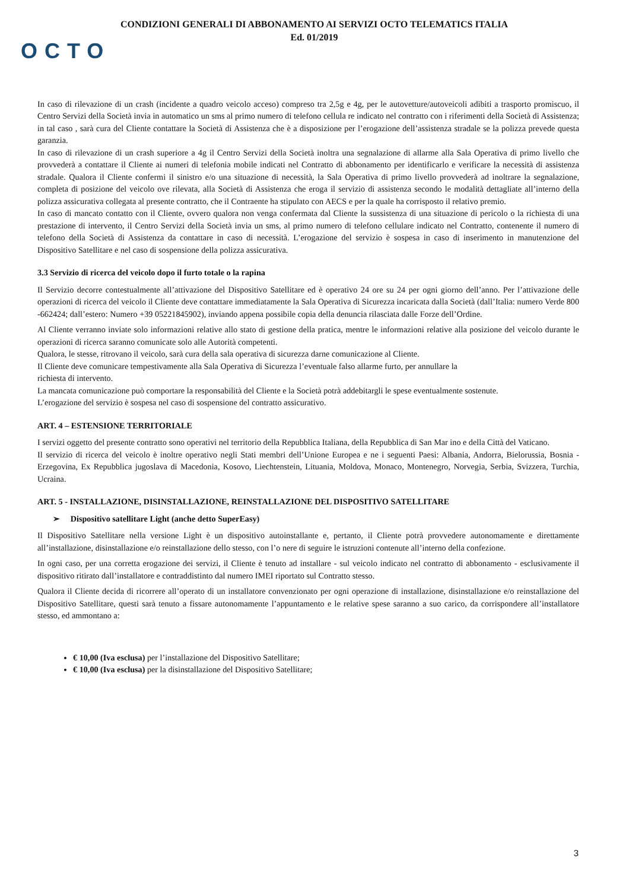CONDIZIONI GENERALI DI ABBONAMENTO AI SERVIZI OCTO TELEMATICS ITALIA
Ed. 01/2019
OCTO
In caso di rilevazione di un crash (incidente a quadro veicolo acceso) compreso tra 2,5g e 4g, per le autovetture/autoveicoli adibiti a trasporto promiscuo, il Centro Servizi della Società invia in automatico un sms al primo numero di telefono cellula re indicato nel contratto con i riferimenti della Società di Assistenza; in tal caso , sarà cura del Cliente contattare la Società di Assistenza che è a disposizione per l’erogazione dell’assistenza stradale se la polizza prevede questa garanzia.
In caso di rilevazione di un crash superiore a 4g il Centro Servizi della Società inoltra una segnalazione di allarme alla Sala Operativa di primo livello che provvederà a contattare il Cliente ai numeri di telefonia mobile indicati nel Contratto di abbonamento per identificarlo e verificare la necessità di assistenza stradale. Qualora il Cliente confermi il sinistro e/o una situazione di necessità, la Sala Operativa di primo livello provvederà ad inoltrare la segnalazione, completa di posizione del veicolo ove rilevata, alla Società di Assistenza che eroga il servizio di assistenza secondo le modalità dettagliate all’interno della polizza assicurativa collegata al presente contratto, che il Contraente ha stipulato con AECS e per la quale ha corrisposto il relativo premio.
In caso di mancato contatto con il Cliente, ovvero qualora non venga confermata dal Cliente la sussistenza di una situazione di pericolo o la richiesta di una prestazione di intervento, il Centro Servizi della Società invia un sms, al primo numero di telefono cellulare indicato nel Contratto, contenente il numero di telefono della Società di Assistenza da contattare in caso di necessità. L’erogazione del servizio è sospesa in caso di inserimento in manutenzione del Dispositivo Satellitare e nel caso di sospensione della polizza assicurativa.
3.3 Servizio di ricerca del veicolo dopo il furto totale o la rapina
Il Servizio decorre contestualmente all’attivazione del Dispositivo Satellitare ed è operativo 24 ore su 24 per ogni giorno dell’anno. Per l’attivazione delle operazioni di ricerca del veicolo il Cliente deve contattare immediatamente la Sala Operativa di Sicurezza incaricata dalla Società (dall’Italia: numero Verde 800 -662424; dall’estero: Numero +39 05221845902), inviando appena possibile copia della denuncia rilasciata dalle Forze dell’Ordine.
Al Cliente verranno inviate solo informazioni relative allo stato di gestione della pratica, mentre le informazioni relative alla posizione del veicolo durante le operazioni di ricerca saranno comunicate solo alle Autorità competenti.
Qualora, le stesse, ritrovano il veicolo, sarà cura della sala operativa di sicurezza darne comunicazione al Cliente.
Il Cliente deve comunicare tempestivamente alla Sala Operativa di Sicurezza l’eventuale falso allarme furto, per annullare la
richiesta di intervento.
La mancata comunicazione può comportare la responsabilità del Cliente e la Società potrà addebitargli le spese eventualmente sostenute.
L’erogazione del servizio è sospesa nel caso di sospensione del contratto assicurativo.
ART. 4 – ESTENSIONE TERRITORIALE
I servizi oggetto del presente contratto sono operativi nel territorio della Repubblica Italiana, della Repubblica di San Mar ino e della Città del Vaticano.
Il servizio di ricerca del veicolo è inoltre operativo negli Stati membri dell’Unione Europea e ne i seguenti Paesi: Albania, Andorra, Bielorussia, Bosnia -Erzegovina, Ex Repubblica jugoslava di Macedonia, Kosovo, Liechtenstein, Lituania, Moldova, Monaco, Montenegro, Norvegia, Serbia, Svizzera, Turchia, Ucraina.
ART. 5 - INSTALLAZIONE, DISINSTALLAZIONE, REINSTALLAZIONE DEL DISPOSITIVO SATELLITARE
➢ Dispositivo satellitare Light (anche detto SuperEasy)
Il Dispositivo Satellitare nella versione Light è un dispositivo autoinstallante e, pertanto, il Cliente potrà provvedere autonomamente e direttamente all’installazione, disinstallazione e/o reinstallazione dello stesso, con l’o nere di seguire le istruzioni contenute all’interno della confezione.
In ogni caso, per una corretta erogazione dei servizi, il Cliente è tenuto ad installare - sul veicolo indicato nel contratto di abbonamento - esclusivamente il dispositivo ritirato dall’installatore e contraddistinto dal numero IMEI riportato sul Contratto stesso.
Qualora il Cliente decida di ricorrere all’operato di un installatore convenzionato per ogni operazione di installazione, disinstallazione e/o reinstallazione del Dispositivo Satellitare, questi sarà tenuto a fissare autonomamente l’appuntamento e le relative spese saranno a suo carico, da corrispondere all’installatore stesso, ed ammontano a:
€ 10,00 (Iva esclusa) per l’installazione del Dispositivo Satellitare;
€ 10,00 (Iva esclusa) per la disinstallazione del Dispositivo Satellitare;
3